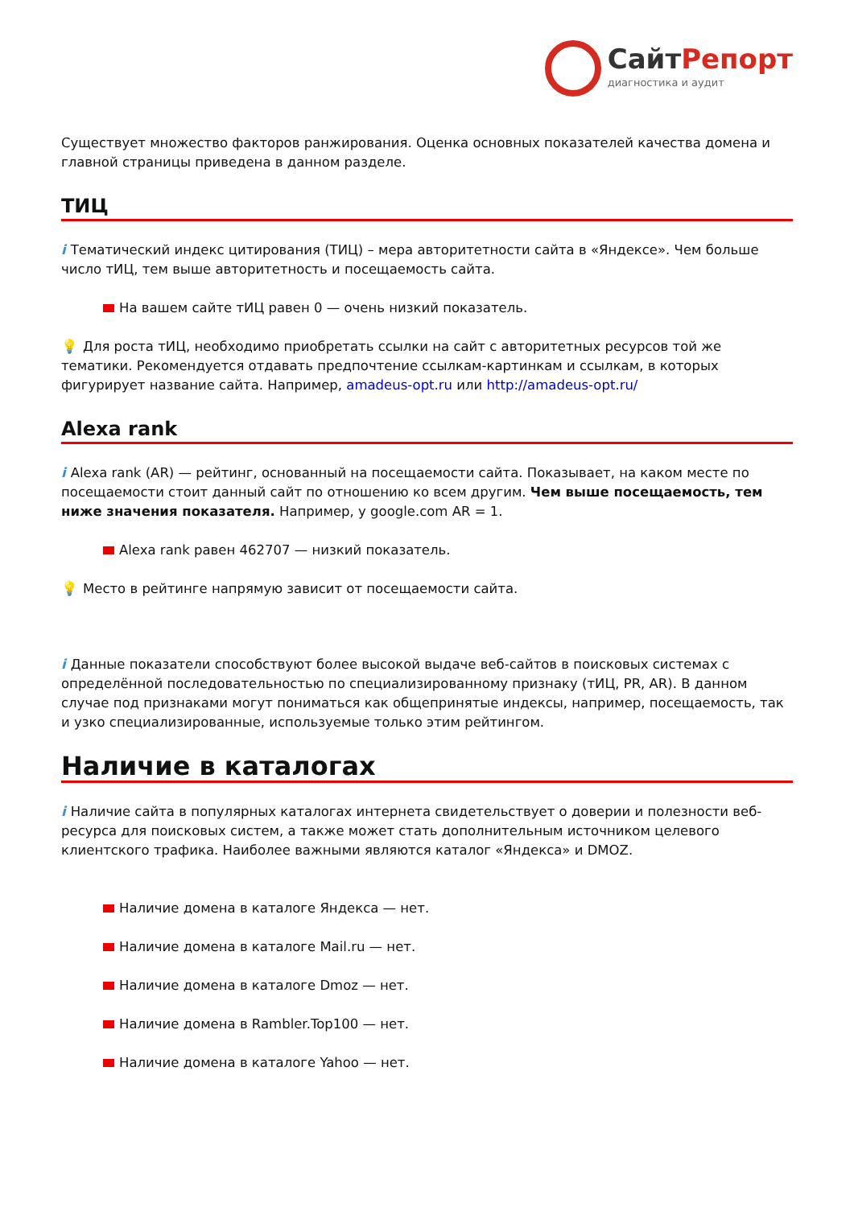СайтРепорт
диагностика и аудит
Существует множество факторов ранжирования. Оценка основных показателей качества домена и главной страницы приведена в данном разделе.
ТИЦ
i Тематический индекс цитирования (ТИЦ) – мера авторитетности сайта в «Яндексе». Чем больше число тИЦ, тем выше авторитетность и посещаемость сайта.
На вашем сайте тИЦ равен 0 — очень низкий показатель.
💡 Для роста тИЦ, необходимо приобретать ссылки на сайт с авторитетных ресурсов той же тематики. Рекомендуется отдавать предпочтение ссылкам-картинкам и ссылкам, в которых фигурирует название сайта. Например, amadeus-opt.ru или http://amadeus-opt.ru/
Alexa rank
i Alexa rank (AR) — рейтинг, основанный на посещаемости сайта. Показывает, на каком месте по посещаемости стоит данный сайт по отношению ко всем другим. Чем выше посещаемость, тем ниже значения показателя. Например, у google.com AR = 1.
Alexa rank равен 462707 — низкий показатель.
💡 Место в рейтинге напрямую зависит от посещаемости сайта.
i Данные показатели способствуют более высокой выдаче веб-сайтов в поисковых системах с определённой последовательностью по специализированному признаку (тИЦ, PR, AR). В данном случае под признаками могут пониматься как общепринятые индексы, например, посещаемость, так и узко специализированные, используемые только этим рейтингом.
Наличие в каталогах
i Наличие сайта в популярных каталогах интернета свидетельствует о доверии и полезности веб-ресурса для поисковых систем, а также может стать дополнительным источником целевого клиентского трафика. Наиболее важными являются каталог «Яндекса» и DMOZ.
Наличие домена в каталоге Яндекса — нет.
Наличие домена в каталоге Mail.ru — нет.
Наличие домена в каталоге Dmoz — нет.
Наличие домена в Rambler.Top100 — нет.
Наличие домена в каталоге Yahoo — нет.